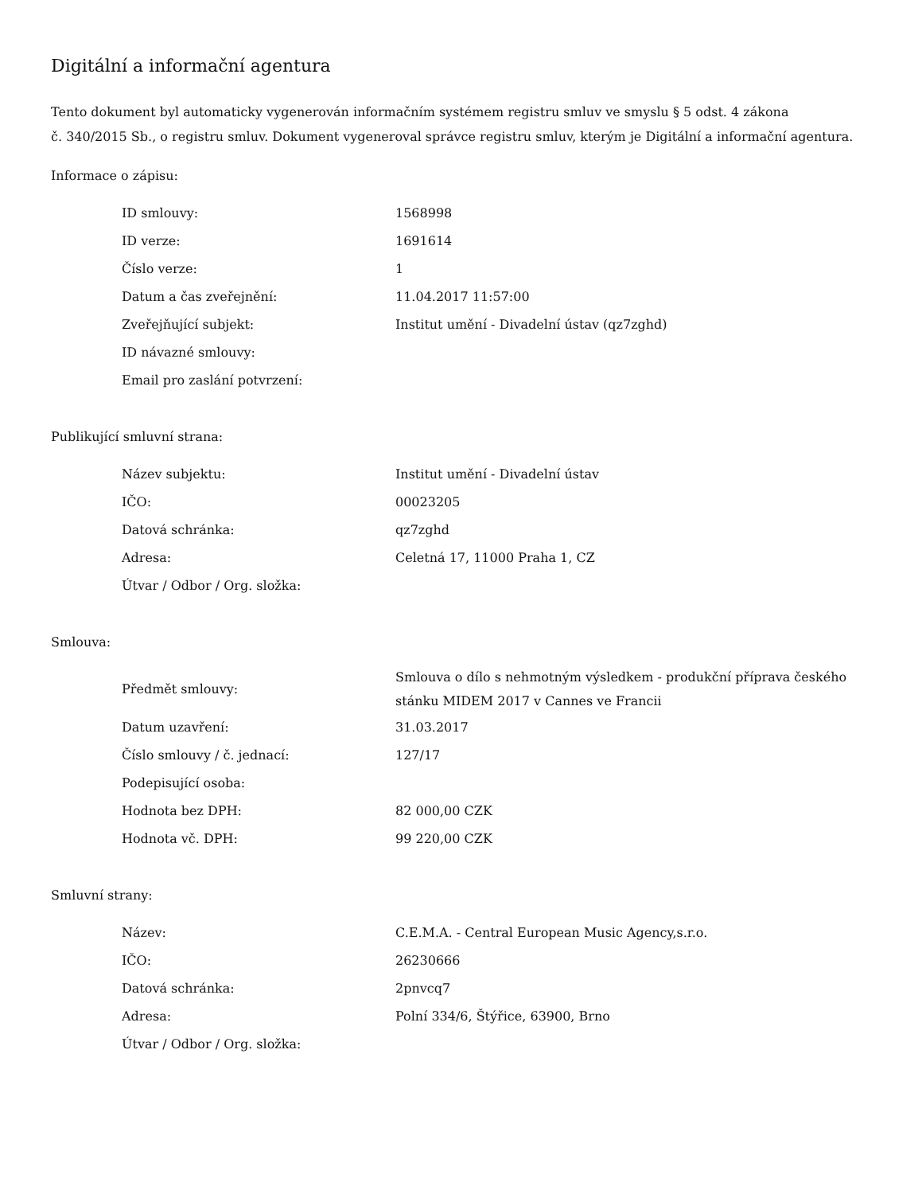Digitální a informační agentura
Tento dokument byl automaticky vygenerován informačním systémem registru smluv ve smyslu § 5 odst. 4 zákona
č. 340/2015 Sb., o registru smluv. Dokument vygeneroval správce registru smluv, kterým je Digitální a informační agentura.
Informace o zápisu:
| ID smlouvy: | 1568998 |
| ID verze: | 1691614 |
| Číslo verze: | 1 |
| Datum a čas zveřejnění: | 11.04.2017 11:57:00 |
| Zveřejňující subjekt: | Institut umění - Divadelní ústav (qz7zghd) |
| ID návazné smlouvy: | |
| Email pro zaslání potvrzení: | |
Publikující smluvní strana:
| Název subjektu: | Institut umění - Divadelní ústav |
| IČO: | 00023205 |
| Datová schránka: | qz7zghd |
| Adresa: | Celetná 17, 11000 Praha 1, CZ |
| Útvar / Odbor / Org. složka: | |
Smlouva:
| Předmět smlouvy: | Smlouva o dílo s nehmotným výsledkem - produkční příprava českého stánku MIDEM 2017 v Cannes ve Francii |
| Datum uzavření: | 31.03.2017 |
| Číslo smlouvy / č. jednací: | 127/17 |
| Podepisující osoba: | |
| Hodnota bez DPH: | 82 000,00 CZK |
| Hodnota vč. DPH: | 99 220,00 CZK |
Smluvní strany:
| Název: | C.E.M.A. - Central European Music Agency,s.r.o. |
| IČO: | 26230666 |
| Datová schránka: | 2pnvcq7 |
| Adresa: | Polní 334/6, Štýřice, 63900, Brno |
| Útvar / Odbor / Org. složka: | |